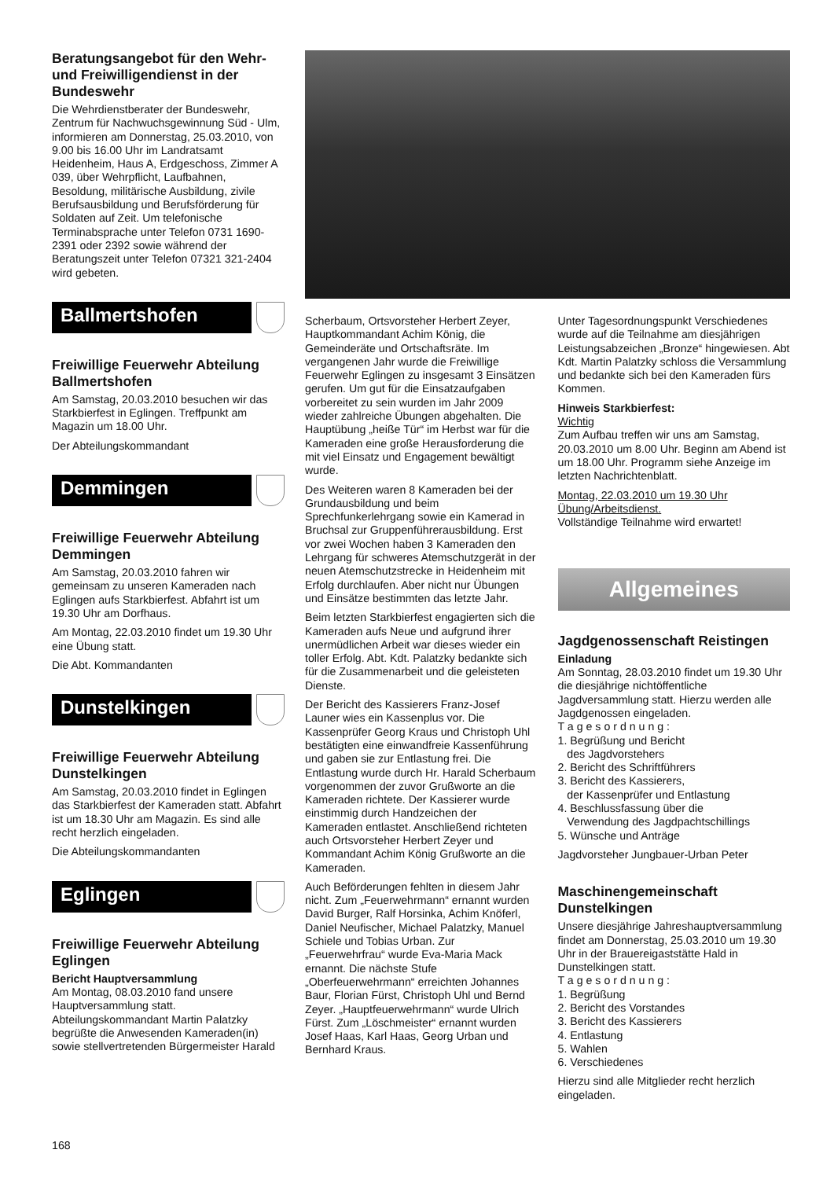Beratungsangebot für den Wehr- und Freiwilligendienst in der Bundeswehr
Die Wehrdienstberater der Bundeswehr, Zentrum für Nachwuchsgewinnung Süd - Ulm, informieren am Donnerstag, 25.03.2010, von 9.00 bis 16.00 Uhr im Landratsamt Heidenheim, Haus A, Erdgeschoss, Zimmer A 039, über Wehrpflicht, Laufbahnen, Besoldung, militärische Ausbildung, zivile Berufsausbildung und Berufsförderung für Soldaten auf Zeit. Um telefonische Terminabsprache unter Telefon 0731 1690-2391 oder 2392 sowie während der Beratungszeit unter Telefon 07321 321-2404 wird gebeten.
Ballmertshofen
Freiwillige Feuerwehr Abteilung Ballmertshofen
Am Samstag, 20.03.2010 besuchen wir das Starkbierfest in Eglingen. Treffpunkt am Magazin um 18.00 Uhr.
Der Abteilungskommandant
Demmingen
Freiwillige Feuerwehr Abteilung Demmingen
Am Samstag, 20.03.2010 fahren wir gemeinsam zu unseren Kameraden nach Eglingen aufs Starkbierfest. Abfahrt ist um 19.30 Uhr am Dorfhaus.
Am Montag, 22.03.2010 findet um 19.30 Uhr eine Übung statt.
Die Abt. Kommandanten
Dunstelkingen
Freiwillige Feuerwehr Abteilung Dunstelkingen
Am Samstag, 20.03.2010 findet in Eglingen das Starkbierfest der Kameraden statt. Abfahrt ist um 18.30 Uhr am Magazin. Es sind alle recht herzlich eingeladen.
Die Abteilungskommandanten
Eglingen
Freiwillige Feuerwehr Abteilung Eglingen
Bericht Hauptversammlung
Am Montag, 08.03.2010 fand unsere Hauptversammlung statt. Abteilungskommandant Martin Palatzky begrüßte die Anwesenden Kameraden(in) sowie stellvertretenden Bürgermeister Harald
Scherbaum, Ortsvorsteher Herbert Zeyer, Hauptkommandant Achim König, die Gemeinderäte und Ortschaftsräte. Im vergangenen Jahr wurde die Freiwillige Feuerwehr Eglingen zu insgesamt 3 Einsätzen gerufen. Um gut für die Einsatzaufgaben vorbereitet zu sein wurden im Jahr 2009 wieder zahlreiche Übungen abgehalten. Die Hauptübung „heiße Tür“ im Herbst war für die Kameraden eine große Herausforderung die mit viel Einsatz und Engagement bewältigt wurde.
Des Weiteren waren 8 Kameraden bei der Grundausbildung und beim Sprechfunkerlehrgang sowie ein Kamerad in Bruchsal zur Gruppenführerausbildung. Erst vor zwei Wochen haben 3 Kameraden den Lehrgang für schweres Atemschutzgerät in der neuen Atemschutzstrecke in Heidenheim mit Erfolg durchlaufen. Aber nicht nur Übungen und Einsätze bestimmten das letzte Jahr.
Beim letzten Starkbierfest engagierten sich die Kameraden aufs Neue und aufgrund ihrer unermüdlichen Arbeit war dieses wieder ein toller Erfolg. Abt. Kdt. Palatzky bedankte sich für die Zusammenarbeit und die geleisteten Dienste.
Der Bericht des Kassierers Franz-Josef Launer wies ein Kassenplus vor. Die Kassenprüfer Georg Kraus und Christoph Uhl bestätigten eine einwandfreie Kassenführung und gaben sie zur Entlastung frei. Die Entlastung wurde durch Hr. Harald Scherbaum vorgenommen der zuvor Grußworte an die Kameraden richtete. Der Kassierer wurde einstimmig durch Handzeichen der Kameraden entlastet. Anschließend richteten auch Ortsvorsteher Herbert Zeyer und Kommandant Achim König Grußworte an die Kameraden.
Auch Beförderungen fehlten in diesem Jahr nicht. Zum „Feuerwehrmann“ ernannt wurden David Burger, Ralf Horsinka, Achim Knöferl, Daniel Neufischer, Michael Palatzky, Manuel Schiele und Tobias Urban. Zur „Feuerwehrfrau“ wurde Eva-Maria Mack ernannt. Die nächste Stufe „Oberfeuerwehrmann“ erreichten Johannes Baur, Florian Fürst, Christoph Uhl und Bernd Zeyer. „Hauptfeuerwehrmann“ wurde Ulrich Fürst. Zum „Löschmeister“ ernannt wurden Josef Haas, Karl Haas, Georg Urban und Bernhard Kraus.
Unter Tagesordnungspunkt Verschiedenes wurde auf die Teilnahme am diesjährigen Leistungsabzeichen „Bronze“ hingewiesen. Abt Kdt. Martin Palatzky schloss die Versammlung und bedankte sich bei den Kameraden fürs Kommen.
Hinweis Starkbierfest:
Wichtig
Zum Aufbau treffen wir uns am Samstag, 20.03.2010 um 8.00 Uhr. Beginn am Abend ist um 18.00 Uhr. Programm siehe Anzeige im letzten Nachrichtenblatt.
Montag, 22.03.2010 um 19.30 Uhr Übung/Arbeitsdienst.
Vollständige Teilnahme wird erwartet!
Allgemeines
Jagdgenossenschaft Reistingen
Einladung
Am Sonntag, 28.03.2010 findet um 19.30 Uhr die diesjährige nichtöffentliche Jagdversammlung statt. Hierzu werden alle Jagdgenossen eingeladen.
T a g e s o r d n u n g :
1. Begrüßung und Bericht
des Jagdvorstehers
2. Bericht des Schriftführers
3. Bericht des Kassierers,
der Kassenprüfer und Entlastung
4. Beschlussfassung über die
Verwendung des Jagdpachtschillings
5. Wünsche und Anträge
Jagdvorsteher Jungbauer-Urban Peter
Maschinengemeinschaft Dunstelkingen
Unsere diesjährige Jahreshauptversammlung findet am Donnerstag, 25.03.2010 um 19.30 Uhr in der Brauereigaststätte Hald in Dunstelkingen statt.
T a g e s o r d n u n g :
1. Begrüßung
2. Bericht des Vorstandes
3. Bericht des Kassierers
4. Entlastung
5. Wahlen
6. Verschiedenes
Hierzu sind alle Mitglieder recht herzlich eingeladen.
168